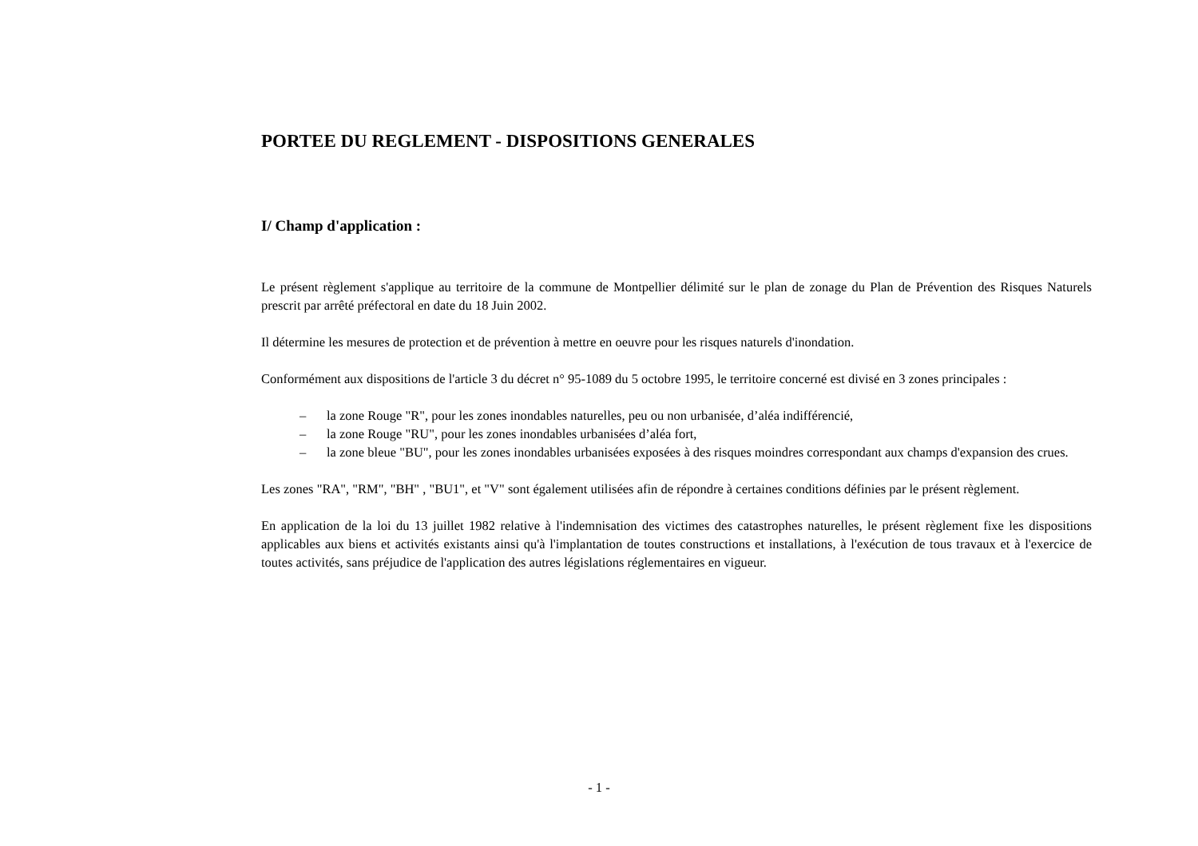PORTEE DU REGLEMENT - DISPOSITIONS GENERALES
I/ Champ d'application :
Le présent règlement s'applique au territoire de la commune de Montpellier délimité sur le plan de zonage du Plan de Prévention des Risques Naturels prescrit par arrêté préfectoral en date du 18 Juin 2002.
Il détermine les mesures de protection et de prévention à mettre en oeuvre pour les risques naturels d'inondation.
Conformément aux dispositions de l'article 3 du décret n° 95-1089 du 5 octobre 1995, le territoire concerné est divisé en 3 zones principales :
– la zone Rouge "R", pour les zones inondables naturelles, peu ou non urbanisée, d’aléa indifférencié,
– la zone Rouge "RU", pour les zones inondables urbanisées d’aléa fort,
– la zone bleue "BU", pour les zones inondables urbanisées exposées à des risques moindres correspondant aux champs d'expansion des crues.
Les zones "RA", "RM", "BH" , "BU1", et "V" sont également utilisées afin de répondre à certaines conditions définies par le présent règlement.
En application de la loi du 13 juillet 1982 relative à l'indemnisation des victimes des catastrophes naturelles, le présent règlement fixe les dispositions applicables aux biens et activités existants ainsi qu'à l'implantation de toutes constructions et installations, à l'exécution de tous travaux et à l'exercice de toutes activités, sans préjudice de l'application des autres législations réglementaires en vigueur.
- 1 -